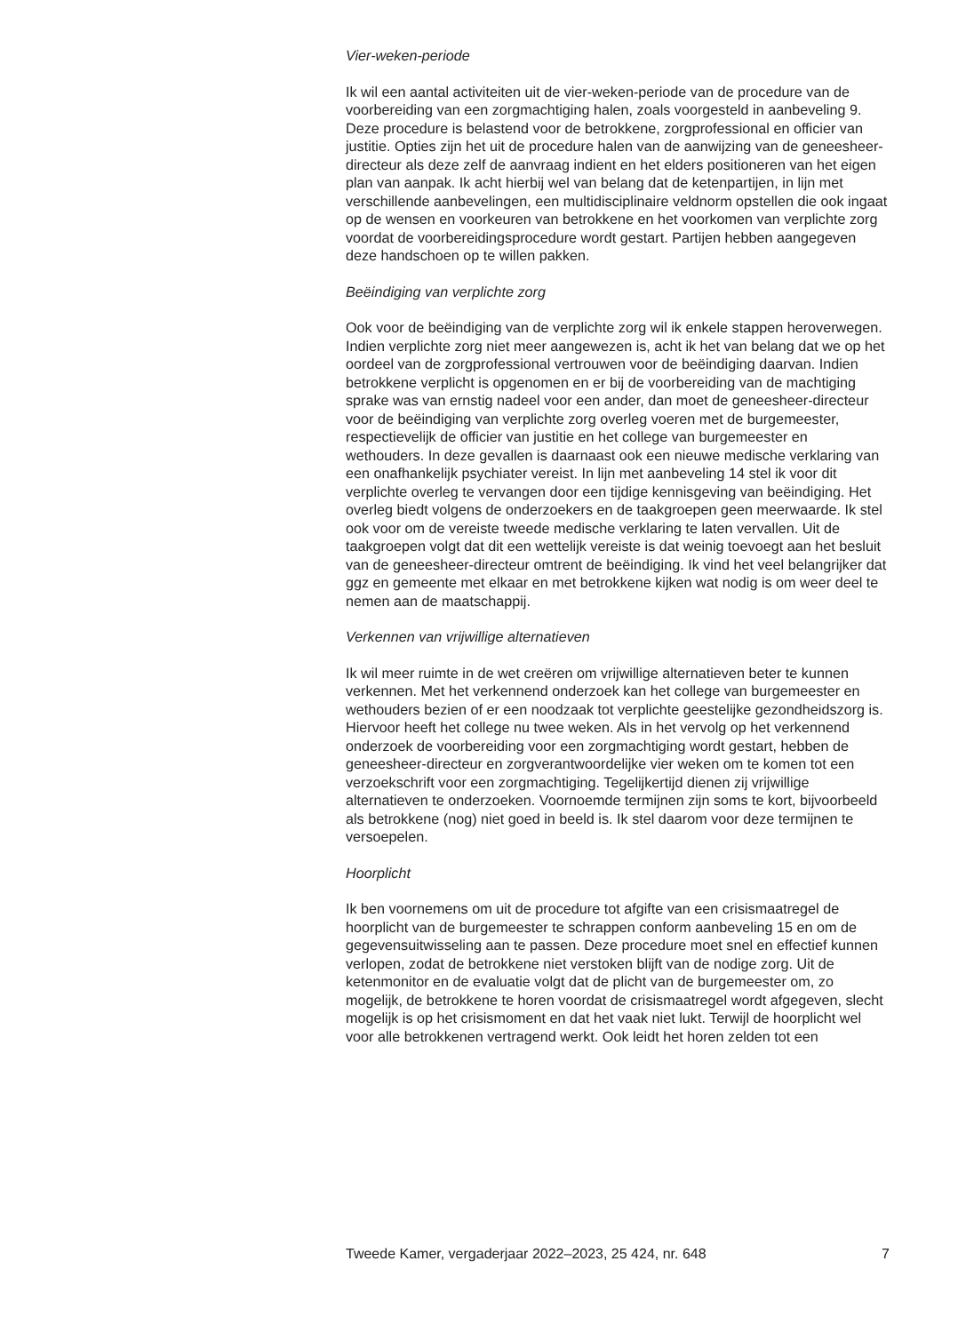Vier-weken-periode
Ik wil een aantal activiteiten uit de vier-weken-periode van de procedure van de voorbereiding van een zorgmachtiging halen, zoals voorgesteld in aanbeveling 9. Deze procedure is belastend voor de betrokkene, zorgprofessional en officier van justitie. Opties zijn het uit de procedure halen van de aanwijzing van de geneesheer-directeur als deze zelf de aanvraag indient en het elders positioneren van het eigen plan van aanpak. Ik acht hierbij wel van belang dat de ketenpartijen, in lijn met verschillende aanbevelingen, een multidisciplinaire veldnorm opstellen die ook ingaat op de wensen en voorkeuren van betrokkene en het voorkomen van verplichte zorg voordat de voorbereidingsprocedure wordt gestart. Partijen hebben aangegeven deze handschoen op te willen pakken.
Beëindiging van verplichte zorg
Ook voor de beëindiging van de verplichte zorg wil ik enkele stappen heroverwegen. Indien verplichte zorg niet meer aangewezen is, acht ik het van belang dat we op het oordeel van de zorgprofessional vertrouwen voor de beëindiging daarvan. Indien betrokkene verplicht is opgenomen en er bij de voorbereiding van de machtiging sprake was van ernstig nadeel voor een ander, dan moet de geneesheer-directeur voor de beëindiging van verplichte zorg overleg voeren met de burgemeester, respectievelijk de officier van justitie en het college van burgemeester en wethouders. In deze gevallen is daarnaast ook een nieuwe medische verklaring van een onafhankelijk psychiater vereist. In lijn met aanbeveling 14 stel ik voor dit verplichte overleg te vervangen door een tijdige kennisgeving van beëindiging. Het overleg biedt volgens de onderzoekers en de taakgroepen geen meerwaarde. Ik stel ook voor om de vereiste tweede medische verklaring te laten vervallen. Uit de taakgroepen volgt dat dit een wettelijk vereiste is dat weinig toevoegt aan het besluit van de geneesheer-directeur omtrent de beëindiging. Ik vind het veel belangrijker dat ggz en gemeente met elkaar en met betrokkene kijken wat nodig is om weer deel te nemen aan de maatschappij.
Verkennen van vrijwillige alternatieven
Ik wil meer ruimte in de wet creëren om vrijwillige alternatieven beter te kunnen verkennen. Met het verkennend onderzoek kan het college van burgemeester en wethouders bezien of er een noodzaak tot verplichte geestelijke gezondheidszorg is. Hiervoor heeft het college nu twee weken. Als in het vervolg op het verkennend onderzoek de voorbereiding voor een zorgmachtiging wordt gestart, hebben de geneesheer-directeur en zorgverantwoordelijke vier weken om te komen tot een verzoekschrift voor een zorgmachtiging. Tegelijkertijd dienen zij vrijwillige alternatieven te onderzoeken. Voornoemde termijnen zijn soms te kort, bijvoorbeeld als betrokkene (nog) niet goed in beeld is. Ik stel daarom voor deze termijnen te versoepelen.
Hoorplicht
Ik ben voornemens om uit de procedure tot afgifte van een crisismaatregel de hoorplicht van de burgemeester te schrappen conform aanbeveling 15 en om de gegevensuitwisseling aan te passen. Deze procedure moet snel en effectief kunnen verlopen, zodat de betrokkene niet verstoken blijft van de nodige zorg. Uit de ketenmonitor en de evaluatie volgt dat de plicht van de burgemeester om, zo mogelijk, de betrokkene te horen voordat de crisismaatregel wordt afgegeven, slecht mogelijk is op het crisismoment en dat het vaak niet lukt. Terwijl de hoorplicht wel voor alle betrokkenen vertragend werkt. Ook leidt het horen zelden tot een
Tweede Kamer, vergaderjaar 2022–2023, 25 424, nr. 648 7